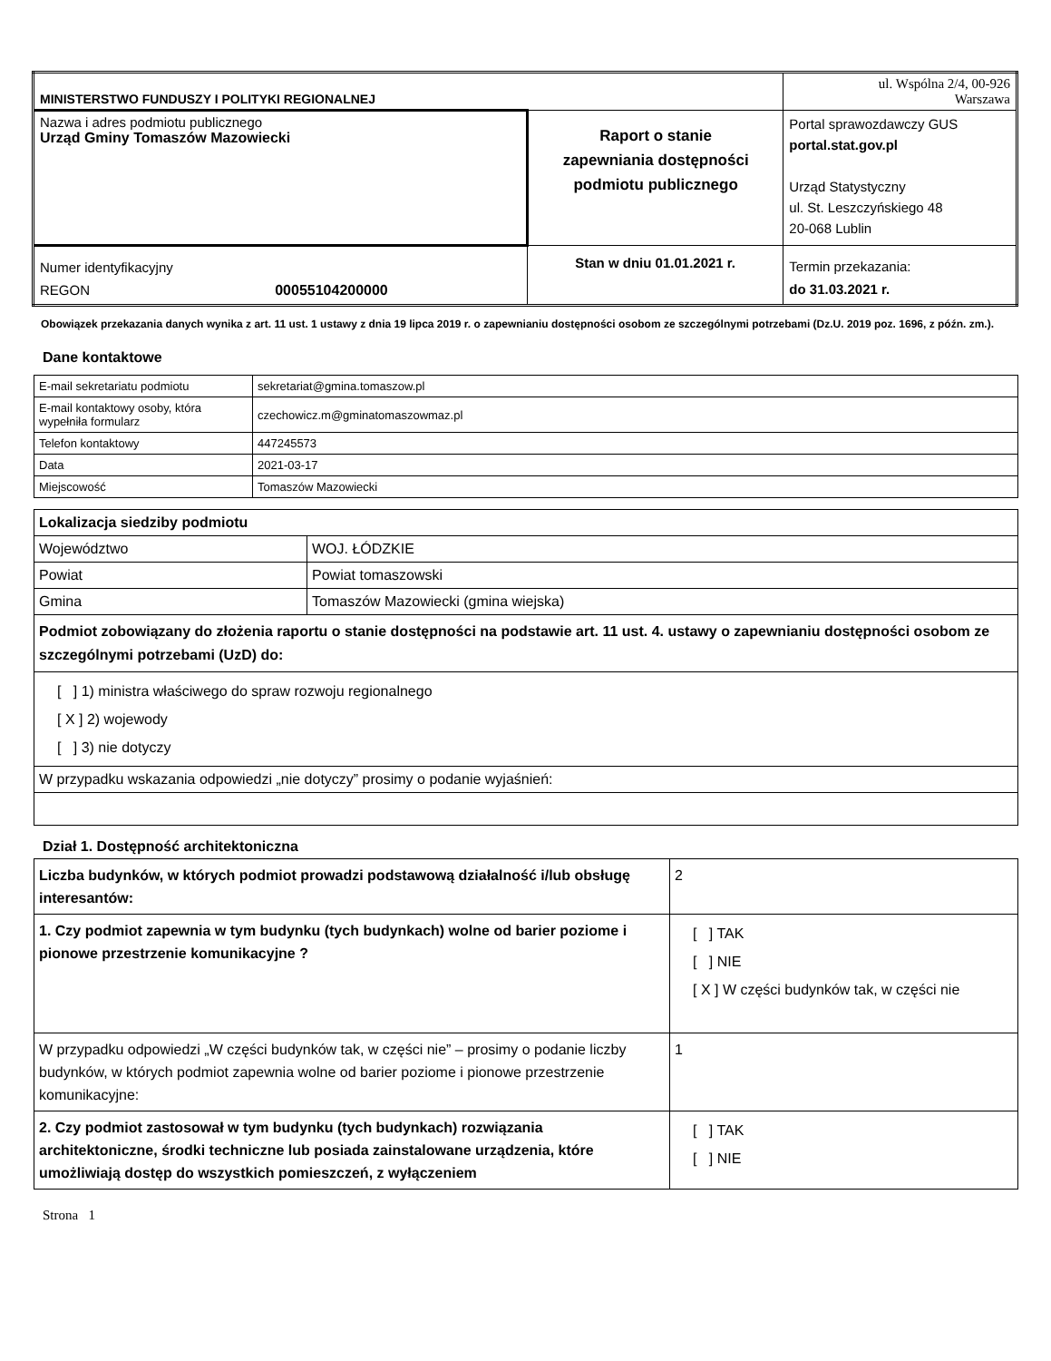| MINISTERSTWO FUNDUSZY I POLITYKI REGIONALNEJ | | ul. Wspólna 2/4, 00-926 Warszawa |
| Nazwa i adres podmiotu publicznego Urząd Gminy Tomaszów Mazowiecki | Raport o stanie zapewniania dostępności podmiotu publicznego | Portal sprawozdawczy GUS portal.stat.gov.pl Urząd Statystyczny ul. St. Leszczyńskiego 48 20-068 Lublin |
| Numer identyfikacyjny REGON 00055104200000 | Stan w dniu 01.01.2021 r. | Termin przekazania: do 31.03.2021 r. |
Obowiązek przekazania danych wynika z art. 11 ust. 1 ustawy z dnia 19 lipca 2019 r. o zapewnianiu dostępności osobom ze szczególnymi potrzebami (Dz.U. 2019 poz. 1696, z późn. zm.).
Dane kontaktowe
| E-mail sekretariatu podmiotu | sekretariat@gmina.tomaszow.pl |
| E-mail kontaktowy osoby, która wypełniła formularz | czechowicz.m@gminatomaszowmaz.pl |
| Telefon kontaktowy | 447245573 |
| Data | 2021-03-17 |
| Miejscowość | Tomaszów Mazowiecki |
| Lokalizacja siedziby podmiotu | |
| Województwo | WOJ. ŁÓDZKIE |
| Powiat | Powiat tomaszowski |
| Gmina | Tomaszów Mazowiecki (gmina wiejska) |
| Podmiot zobowiązany do złożenia raportu o stanie dostępności na podstawie art. 11 ust. 4. ustawy o zapewnianiu dostępności osobom ze szczególnymi potrzebami (UzD) do: | |
| [ ] 1) ministra właściwego do spraw rozwoju regionalnego [ X ] 2) wojewody [ ] 3) nie dotyczy | |
| W przypadku wskazania odpowiedzi „nie dotyczy” prosimy o podanie wyjaśnień: | |
Dział 1. Dostępność architektoniczna
| Liczba budynków, w których podmiot prowadzi podstawową działalność i/lub obsługę interesantów: | 2 |
| 1. Czy podmiot zapewnia w tym budynku (tych budynkach) wolne od barier poziome i pionowe przestrzenie komunikacyjne ? | [ ] TAK [ ] NIE [ X ] W części budynków tak, w części nie |
| W przypadku odpowiedzi „W części budynków tak, w części nie” – prosimy o podanie liczby budynków, w których podmiot zapewnia wolne od barier poziome i pionowe przestrzenie komunikacyjne: | 1 |
| 2. Czy podmiot zastosował w tym budynku (tych budynkach) rozwiązania architektoniczne, środki techniczne lub posiada zainstalowane urządzenia, które umożliwiają dostęp do wszystkich pomieszczeń, z wyłączeniem | [ ] TAK [ ] NIE |
Strona 1